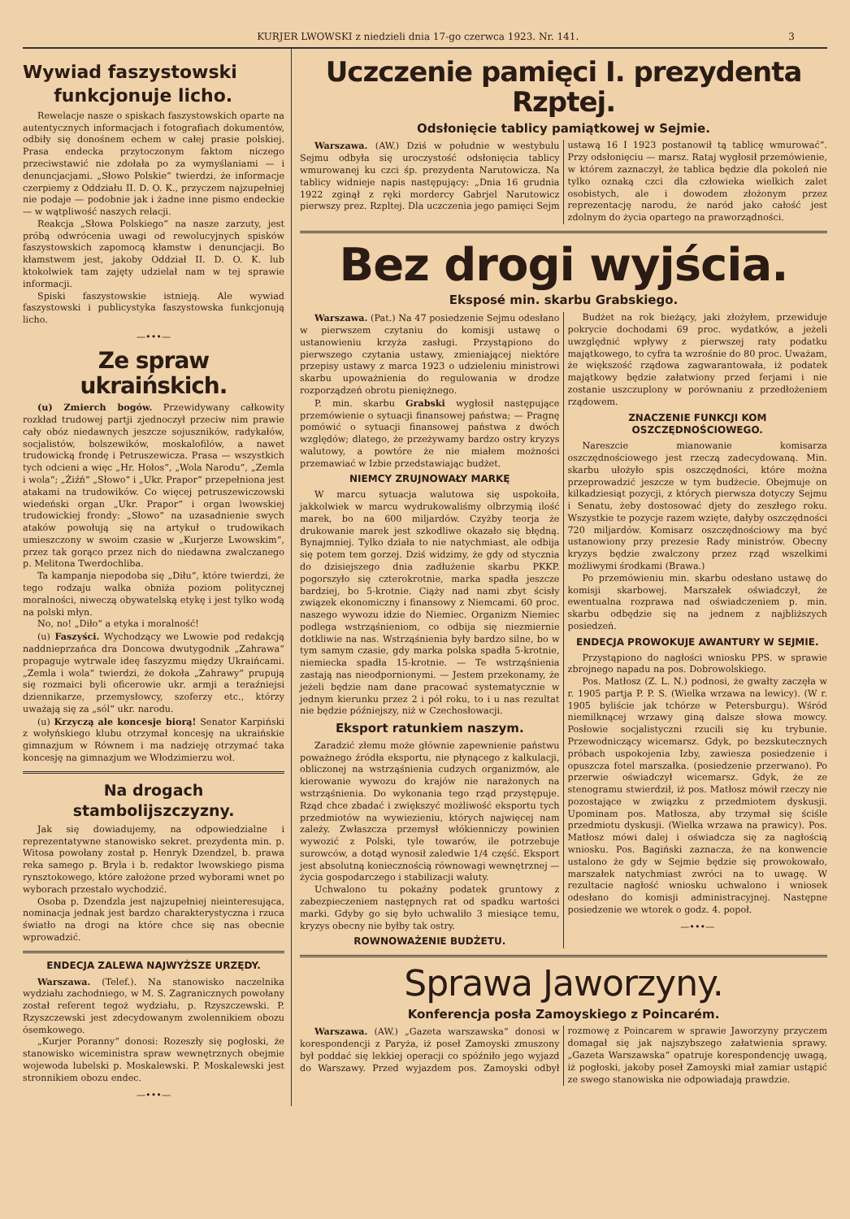KURJER LWOWSKI z niedzieli dnia 17-go czerwca 1923. Nr. 141. 3
Wywiad faszystowski
funkcjonuje licho.
Rewelacje nasze o spiskach faszystowskich oparte na autentycznych informacjach i fotografiach dokumentów, odbiły się donośnem echem w całej prasie polskiej. Prasa endecka przytoczonym faktom niczego przeciwstawić nie zdołała po za wymyślaniami — i denuncjacjami. „Słowo Polskie“ twierdzi, że informacje czerpiemy z Oddziału II. D. O. K., przyczem najzupełniej nie podaje — podobnie jak i żadne inne pismo endeckie — w wątpliwość naszych relacji.
Reakcja „Słowa Polskiego“ na nasze zarzuty, jest próbą odwrócenia uwagi od rewolucyjnych spisków faszystowskich zapomocą kłamstw i denuncjacji. Bo kłamstwem jest, jakoby Oddział II. D. O. K. lub ktokolwiek tam zajęty udzielał nam w tej sprawie informacji.
Spiski faszystowskie istnieją. Ale wywiad faszystowski i publicystyka faszystowska funkcjonują licho.
—•••—
Ze spraw ukraińskich.
(u) Zmierch bogów. Przewidywany całkowity rozkład trudowej partji zjednoczył przeciw nim prawie cały obóz niedawnych jeszcze sojuszników, radykałów, socjalistów, bolszewików, moskalofilów, a nawet trudowicką frondę i Petruszewicza. Prasa — wszystkich tych odcieni a więc „Hr. Hołos“, „Wola Narodu“, „Zemla i wola“; „Żiźń“ „Słowo“ i „Ukr. Prapor“ przepełniona jest atakami na trudowików. Co więcej petruszewiczowski wiedeński organ „Ukr. Prapor“ i organ lwowskiej trudowickiej frondy: „Słowo“ na uzasadnienie swych ataków powołują się na artykuł o trudowikach umieszczony w swoim czasie w „Kurjerze Lwowskim“, przez tak gorąco przez nich do niedawna zwalczanego p. Melitona Twerdochliba.
Ta kampanja niepodoba się „Diłu“, które twierdzi, że tego rodzaju walka obniża poziom politycznej moralności, niweczą obywatelską etykę i jest tylko wodą na polski młyn.
No, no! „Diło“ a etyka i moralność!
(u) Faszyści. Wychodzący we Lwowie pod redakcją naddnieprzańca dra Doncowa dwutygodnik „Zahrawa“ propaguje wytrwale ideę faszyzmu między Ukraińcami. „Zemla i wola“ twierdzi, że dokoła „Zahrawy“ prupują się rozmaici byli oficerowie ukr. armji a teraźniejsi dziennikarze, przemysłowcy, szoferzy etc., którzy uważają się za „sól“ ukr. narodu.
(u) Krzyczą ale koncesje biorą! Senator Karpiński z wołyńskiego klubu otrzymał koncesję na ukraińskie gimnazjum w Równem i ma nadzieję otrzymać taka koncesję na gimnazjum we Włodzimierzu woł.
Na drogach stambolijszczyzny.
Jak się dowiadujemy, na odpowiedzialne i reprezentatywne stanowisko sekret. prezydenta min. p. Witosa powołany został p. Henryk Dzendzel, b. prawa reka samego p. Bryla i b. redaktor lwowskiego pisma rynsztokowego, które założone przed wyborami wnet po wyborach przestało wychodzić.
Osoba p. Dzendzla jest najzupełniej nieinteresująca, nominacja jednak jest bardzo charakterystyczna i rzuca światło na drogi na które chce się nas obecnie wprowadzić.
ENDECJA ZALEWA NAJWYŻSZE URZĘDY.
Warszawa. (Telef.). Na stanowisko naczelnika wydziału zachodniego, w M. S. Zagranicznych powołany został referent tegoż wydziału, p. Rzyszczewski. P. Rzyszczewski jest zdecydowanym zwolennikiem obozu ósemkowego.
„Kurjer Poranny“ donosi: Rozeszły się pogłoski, że stanowisko wiceministra spraw wewnętrznych obejmie wojewoda lubelski p. Moskalewski. P. Moskalewski jest stronnikiem obozu endec.
—•••—
Uczczenie pamięci I. prezydenta Rzptej.
Odsłonięcie tablicy pamiątkowej w Sejmie.
Warszawa. (AW.) Dziś w południe w westybulu Sejmu odbyła się uroczystość odsłonięcia tablicy wmurowanej ku czci śp. prezydenta Narutowicza. Na tablicy widnieje napis następujący: „Dnia 16 grudnia 1922 zginął z ręki mordercy Gabrjel Narutowicz pierwszy prez. Rzpltej. Dla uczczenia jego pamięci Sejm ustawą 16 I 1923 postanowił tą tablicę wmurować“. Przy odsłonięciu — marsz. Rataj wygłosił przemówienie, w którem zaznaczył, że tablica będzie dla pokoleń nie tylko oznaką czci dla człowieka wielkich zalet osobistych, ale i dowodem złożonym przez reprezentację narodu, że naród jako całość jest zdolnym do życia opartego na praworządności.
Bez drogi wyjścia.
Eksposé min. skarbu Grabskiego.
Warszawa. (Pat.) Na 47 posiedzenie Sejmu odesłano w pierwszem czytaniu do komisji ustawę o ustanowieniu krzyża zasługi. Przystąpiono do pierwszego czytania ustawy, zmieniającej niektóre przepisy ustawy z marca 1923 o udzieleniu ministrowi skarbu upoważnienia do regulowania w drodze rozporządzeń obrotu pieniężnego.
P. min. skarbu Grabski wygłosił następujące przemówienie o sytuacji finansowej państwa; — Pragnę pomówić o sytuacji finansowej państwa z dwóch względów; dlatego, że przeżywamy bardzo ostry kryzys walutowy, a powtóre że nie miałem możności przemawiać w Izbie przedstawiając budżet.
NIEMCY ZRUJNOWAŁY MARKĘ
W marcu sytuacja walutowa się uspokoiła, jakkolwiek w marcu wydrukowaliśmy olbrzymią ilość marek, bo na 600 miljardów. Czyżby teorja że drukowanie marek jest szkodliwe okazało się błędną. Bynajmniej. Tylko działa to nie natychmiast, ale odbija się potem tem gorzej. Dziś widzimy, że gdy od stycznia do dzisiejszego dnia zadłużenie skarbu PKKP. pogorszyło się czterokrotnie, marka spadła jeszcze bardziej, bo 5-krotnie. Ciąży nad nami zbyt ścisły związek ekonomiczny i finansowy z Niemcami. 60 proc. naszego wywozu idzie do Niemiec. Organizm Niemiec podlega wstrząśnieniom, co odbija się niezmiernie dotkliwie na nas. Wstrząśnienia były bardzo silne, bo w tym samym czasie, gdy marka polska spadła 5-krotnie, niemiecka spadła 15-krotnie. — Te wstrząśnienia zastają nas nieodpornionymi. — Jestem przekonamy, że jeżeli będzie nam dane pracować systematycznie w jednym kierunku przez 2 i pół roku, to i u nas rezultat nie będzie późniejszy, niż w Czechosłowacji.
Eksport ratunkiem naszym.
Zaradzić złemu może głównie zapewnienie państwu poważnego źródła eksportu, nie płynącego z kalkulacji, obliczonej na wstrząśnienia cudzych organizmów, ale kierowanie wywozu do krajów nie narażonych na wstrząśnienia. Do wykonania tego rząd przystępuje. Rząd chce zbadać i zwiększyć możliwość eksportu tych przedmiotów na wywiezieniu, których najwięcej nam zależy. Zwłaszcza przemysł włókienniczy powinien wywozić z Polski, tyle towarów, ile potrzebuje surowców, a dotąd wynosił zaledwie 1/4 część. Eksport jest absolutną koniecznością równowagi wewnętrznej — życia gospodarczego i stabilizacji waluty.
Uchwalono tu pokaźny podatek gruntowy z zabezpieczeniem następnych rat od spadku wartości marki. Gdyby go się było uchwaliło 3 miesiące temu, kryzys obecny nie byłby tak ostry.
ROWNOWAŻENIE BUDŻETU.
Budżet na rok bieżący, jaki złożyłem, przewiduje pokrycie dochodami 69 proc. wydatków, a jeżeli uwzględnić wpływy z pierwszej raty podatku majątkowego, to cyfra ta wzrośnie do 80 proc. Uważam, że większość rządowa zagwarantowała, iż podatek majątkowy będzie załatwiony przed ferjami i nie zostanie uszczuplony w porównaniu z przedłożeniem rządowem.
ZNACZENIE FUNKCJI KOM OSZCZĘDNOŚCIOWEGO.
Nareszcie mianowanie komisarza oszczędnościowego jest rzeczą zadecydowaną. Min. skarbu ułożyło spis oszczędności, które można przeprowadzić jeszcze w tym budżecie. Obejmuje on kilkadziesiąt pozycji, z których pierwsza dotyczy Sejmu i Senatu, żeby dostosować djety do zeszłego roku. Wszystkie te pozycje razem wzięte, dałyby oszczędności 720 miljardów. Komisarz oszczędnościowy ma być ustanowiony przy prezesie Rady ministrów. Obecny kryzys będzie zwalczony przez rząd wszelkimi możliwymi środkami (Brawa.)
Po przemówieniu min. skarbu odesłano ustawę do komisji skarbowej. Marszałek oświadczył, że ewentualna rozprawa nad oświadczeniem p. min. skarbu odbędzie się na jednem z najbliższych posiedzeń.
ENDECJA PROWOKUJE AWANTURY W SEJMIE.
Przystąpiono do nagłości wniosku PPS. w sprawie zbrojnego napadu na pos. Dobrowolskiego.
Pos. Matłosz (Z. L. N.) podnosi, że gwałty zaczęła w r. 1905 partja P. P. S. (Wielka wrzawa na lewicy). (W r. 1905 byliście jak tchórze w Petersburgu). Wśród niemilknącej wrzawy giną dalsze słowa mowcy. Posłowie socjalistyczni rzucili się ku trybunie. Przewodniczący wicemarsz. Gdyk, po bezskutecznych próbach uspokojenia Izby, zawiesza posiedzenie i opuszcza fotel marszałka. (posiedzenie przerwano). Po przerwie oświadczył wicemarsz. Gdyk, że ze stenogramu stwierdził, iż pos. Matłosz mówił rzeczy nie pozostające w związku z przedmiotem dyskusji. Upominam pos. Matłosza, aby trzymał się ściśle przedmiotu dyskusji. (Wielka wrzawa na prawicy). Pos. Matłosz mówi dalej i oświadcza się za nagłością wniosku. Pos. Bagiński zaznacza, że na konwencie ustalono że gdy w Sejmie będzie się prowokowało, marszałek natychmiast zwróci na to uwagę. W rezultacie nagłość wniosku uchwalono i wniosek odesłano do komisji administracyjnej. Następne posiedzenie we wtorek o godz. 4. popoł.
—•••—
Sprawa Jaworzyny.
Konferencja posła Zamoyskiego z Poincarém.
Warszawa. (AW.) „Gazeta warszawska“ donosi w korespondencji z Paryża, iż poseł Zamoyski zmuszony był poddać się lekkiej operacji co spóźniło jego wyjazd do Warszawy. Przed wyjazdem pos. Zamoyski odbył rozmowę z Poincarem w sprawie Jaworzyny przyczem domagał się jak najszybszego załatwienia sprawy. „Gazeta Warszawska“ opatruje korespondencję uwagą, iż pogłoski, jakoby poseł Zamoyski miał zamiar ustąpić ze swego stanowiska nie odpowiadają prawdzie.